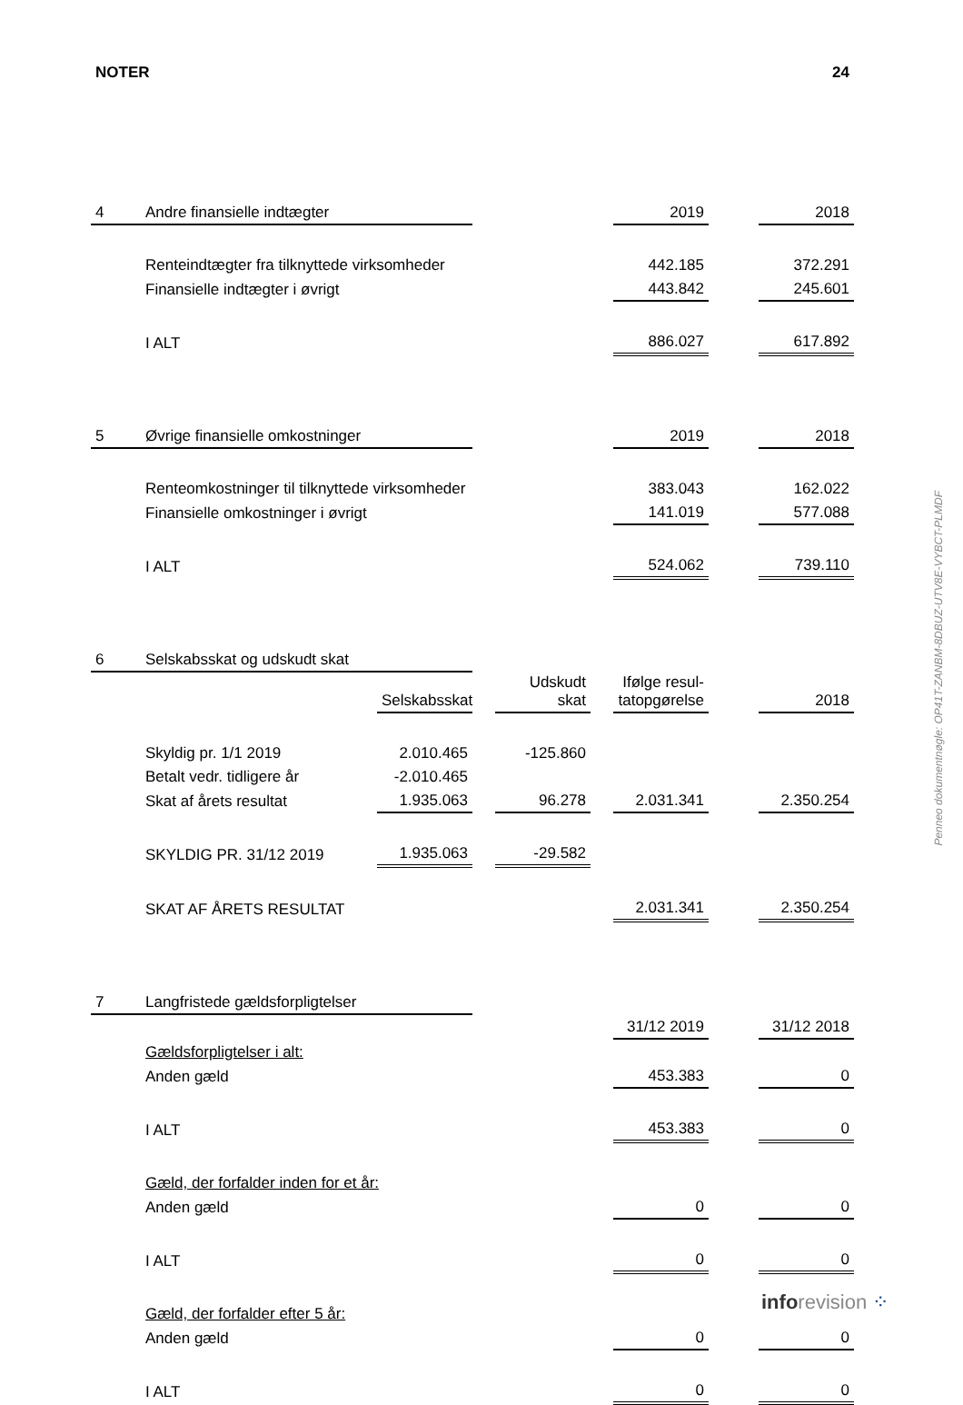NOTER 24
| 4 | Andre finansielle indtægter | | | | | 2019 | | 2018 |
| | Renteindtægter fra tilknyttede virksomheder | | | | | 442.185 | | 372.291 |
| | Finansielle indtægter i øvrigt | | | | | 443.842 | | 245.601 |
| | I ALT | | | | | 886.027 | | 617.892 |
| 5 | Øvrige finansielle omkostninger | | | | | 2019 | | 2018 |
| | Renteomkostninger til tilknyttede virksomheder | | | | | 383.043 | | 162.022 |
| | Finansielle omkostninger i øvrigt | | | | | 141.019 | | 577.088 |
| | I ALT | | | | | 524.062 | | 739.110 |
| 6 | Selskabsskat og udskudt skat | | | | | | | |
| | | Selskabsskat | | Udskudt skat | | Ifølge resul- tatopgørelse | | 2018 |
| | Skyldig pr. 1/1 2019 | 2.010.465 | | -125.860 | | | | |
| | Betalt vedr. tidligere år | -2.010.465 | | | | | | |
| | Skat af årets resultat | 1.935.063 | | 96.278 | | 2.031.341 | | 2.350.254 |
| | SKYLDIG PR. 31/12 2019 | 1.935.063 | | -29.582 | | | | |
| | SKAT AF ÅRETS RESULTAT | | | | | 2.031.341 | | 2.350.254 |
| 7 | Langfristede gældsforpligtelser | | | | | | | |
| | | | | | | 31/12 2019 | | 31/12 2018 |
| | Gældsforpligtelser i alt: | | | | | | | |
| | Anden gæld | | | | | 453.383 | | 0 |
| | I ALT | | | | | 453.383 | | 0 |
| | Gæld, der forfalder inden for et år: | | | | | | | |
| | Anden gæld | | | | | 0 | | 0 |
| | I ALT | | | | | 0 | | 0 |
| | Gæld, der forfalder efter 5 år: | | | | | | | |
| | Anden gæld | | | | | 0 | | 0 |
| | I ALT | | | | | 0 | | 0 |
Penneo dokumentnøgle: OP41T-ZANBM-8DBUZ-UTV8E-VYBCT-PLMDF
info revision ⁘